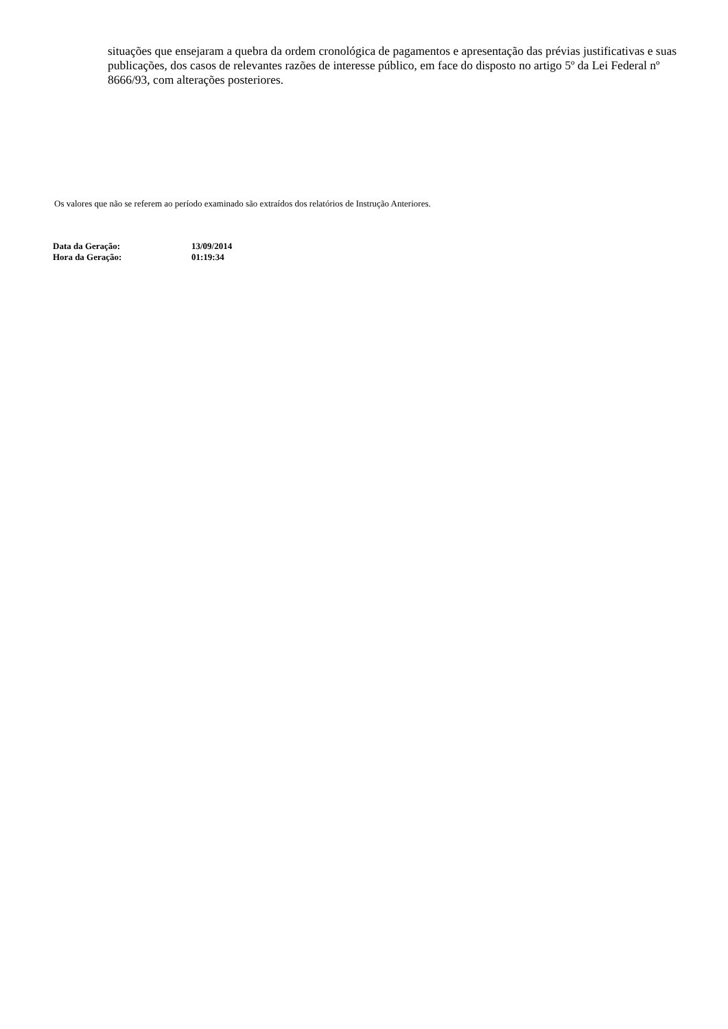situações que ensejaram a quebra da ordem cronológica de pagamentos e apresentação das prévias justificativas e suas publicações, dos casos de relevantes razões de interesse público, em face do disposto no artigo 5º da Lei Federal nº 8666/93, com alterações posteriores.
Os valores que não se referem ao período examinado são extraídos dos relatórios de Instrução Anteriores.
| Data da Geração: | 13/09/2014 |
| Hora da Geração: | 01:19:34 |